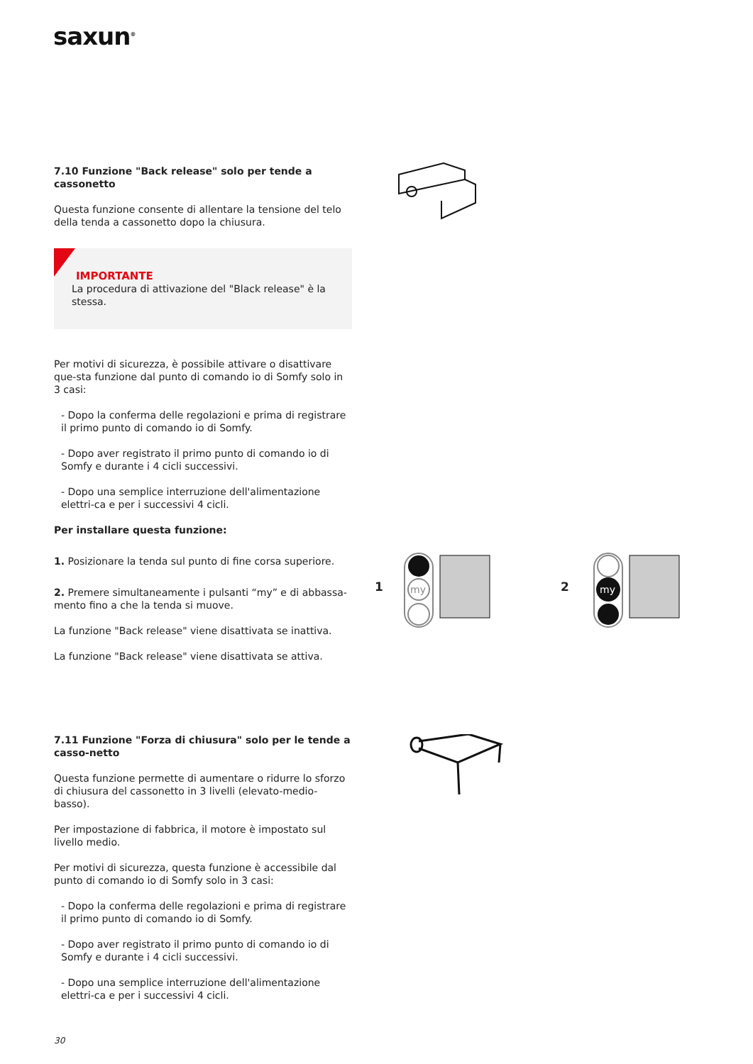saxun<sup>®</sup>
7.10 Funzione "Back release" solo per tende a cassonetto
Questa funzione consente di allentare la tensione del telo della tenda a cassonetto dopo la chiusura.
IMPORTANTE
La procedura di attivazione del "Black release" è la stessa.
Per motivi di sicurezza, è possibile attivare o disattivare que-sta funzione dal punto di comando io di Somfy solo in 3 casi:
- Dopo la conferma delle regolazioni e prima di registrare il primo punto di comando io di Somfy.
- Dopo aver registrato il primo punto di comando io di Somfy e durante i 4 cicli successivi.
- Dopo una semplice interruzione dell'alimentazione elettri-ca e per i successivi 4 cicli.
Per installare questa funzione:
1. Posizionare la tenda sul punto di fine corsa superiore.
2. Premere simultaneamente i pulsanti “my” e di abbassa-mento fino a che la tenda si muove.
La funzione "Back release" viene disattivata se inattiva.
La funzione "Back release" viene disattivata se attiva.
7.11 Funzione "Forza di chiusura" solo per le tende a casso-netto
Questa funzione permette di aumentare o ridurre lo sforzo di chiusura del cassonetto in 3 livelli (elevato-medio-basso).
Per impostazione di fabbrica, il motore è impostato sul livello medio.
Per motivi di sicurezza, questa funzione è accessibile dal punto di comando io di Somfy solo in 3 casi:
- Dopo la conferma delle regolazioni e prima di registrare il primo punto di comando io di Somfy.
- Dopo aver registrato il primo punto di comando io di Somfy e durante i 4 cicli successivi.
- Dopo una semplice interruzione dell'alimentazione elettri-ca e per i successivi 4 cicli.
1
my
2
my
30